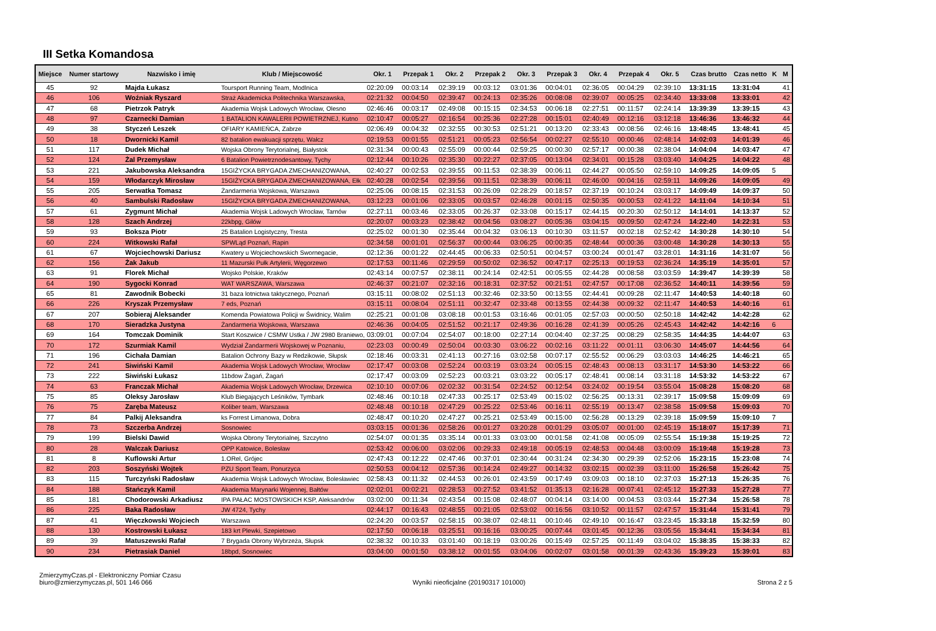III Setka Komandosa
| Miejsce | Numer startowy | Nazwisko i imię | Klub / Miejscowość | Okr. 1 | Przepak 1 | Okr. 2 | Przepak 2 | Okr. 3 | Przepak 3 | Okr. 4 | Przepak 4 | Okr. 5 | Czas brutto | Czas netto | K | M |
| --- | --- | --- | --- | --- | --- | --- | --- | --- | --- | --- | --- | --- | --- | --- | --- | --- |
| 45 | 92 | Majda Łukasz | Toursport Running Team, Modlnica | 02:20:09 | 00:03:14 | 02:39:19 | 00:03:12 | 03:01:36 | 00:04:01 | 02:36:05 | 00:04:29 | 02:39:10 | 13:31:15 | 13:31:04 | | 41 |
| 46 | 106 | Woźniak Ryszard | Straż Akademicka Politechnika Warszawska, | 02:21:32 | 00:04:50 | 02:39:47 | 00:24:13 | 02:35:26 | 00:08:08 | 02:39:07 | 00:05:25 | 02:34:40 | 13:33:08 | 13:33:01 | | 42 |
| 47 | 68 | Pietrzok Patryk | Akademia Wojsk Ladowych Wrocław, Olesno | 02:46:46 | 00:03:17 | 02:49:08 | 00:15:15 | 02:34:53 | 00:06:18 | 02:27:51 | 00:11:57 | 02:24:14 | 13:39:39 | 13:39:15 | | 43 |
| 48 | 97 | Czarnecki Damian | 1 BATALION KAWALERII POWIETRZNEJ, Kutno | 02:10:47 | 00:05:27 | 02:16:54 | 00:25:36 | 02:27:28 | 00:15:01 | 02:40:49 | 00:12:16 | 03:12:18 | 13:46:36 | 13:46:32 | | 44 |
| 49 | 38 | Styczeń Leszek | OFIARY KAMIEŃCA, Zabrze | 02:06:49 | 00:04:32 | 02:32:55 | 00:30:53 | 02:51:21 | 00:13:20 | 02:33:43 | 00:08:56 | 02:46:16 | 13:48:45 | 13:48:41 | | 45 |
| 50 | 18 | Dwornicki Kamil | 82 batalion ewakuacji sprzętu, Wałcz | 02:19:53 | 00:01:55 | 02:51:21 | 00:05:23 | 02:56:54 | 00:02:27 | 02:55:10 | 00:00:46 | 02:48:14 | 14:02:03 | 14:01:39 | | 46 |
| 51 | 117 | Dudek Michał | Wojska Obrony Terytorialnej, Białystok | 02:31:34 | 00:00:43 | 02:55:09 | 00:00:44 | 02:59:25 | 00:00:30 | 02:57:17 | 00:00:38 | 02:38:04 | 14:04:04 | 14:03:47 | | 47 |
| 52 | 124 | Żal Przemysław | 6 Batalion Powietrznodesantowy, Tychy | 02:12:44 | 00:10:26 | 02:35:30 | 00:22:27 | 02:37:05 | 00:13:04 | 02:34:01 | 00:15:28 | 03:03:40 | 14:04:25 | 14:04:22 | | 48 |
| 53 | 221 | Jakubowska Aleksandra | 15GIŻYCKA BRYGADA ZMECHANIZOWANA, | 02:40:27 | 00:02:53 | 02:39:55 | 00:11:53 | 02:38:39 | 00:06:11 | 02:44:27 | 00:05:50 | 02:59:10 | 14:09:25 | 14:09:05 | 5 | |
| 54 | 159 | Włodarczyk Mirosław | 15GIŻYCKA BRYGADA ZMECHANIZOWANA, Ełk | 02:40:28 | 00:02:54 | 02:39:56 | 00:11:51 | 02:38:39 | 00:06:11 | 02:46:00 | 00:04:16 | 02:59:11 | 14:09:26 | 14:09:05 | | 49 |
| 55 | 205 | Serwatka Tomasz | Żandarmeria Wojskowa, Warszawa | 02:25:06 | 00:08:15 | 02:31:53 | 00:26:09 | 02:28:29 | 00:18:57 | 02:37:19 | 00:10:24 | 03:03:17 | 14:09:49 | 14:09:37 | | 50 |
| 56 | 40 | Sambulski Radosław | 15GIŻYCKA BRYGADA ZMECHANIZOWANA, | 03:12:23 | 00:01:06 | 02:33:05 | 00:03:57 | 02:46:28 | 00:01:15 | 02:50:35 | 00:00:53 | 02:41:22 | 14:11:04 | 14:10:34 | | 51 |
| 57 | 61 | Zygmunt Michał | Akademia Wojsk Ladowych Wrocław, Tarnów | 02:27:11 | 00:03:46 | 02:33:05 | 00:26:37 | 02:33:08 | 00:15:17 | 02:44:15 | 00:20:30 | 02:50:12 | 14:14:01 | 14:13:37 | | 52 |
| 58 | 128 | Szach Andrzej | 22kbpg, Gilów | 02:20:07 | 00:03:23 | 02:38:42 | 00:04:56 | 03:08:27 | 00:05:36 | 03:04:15 | 00:09:50 | 02:47:24 | 14:22:40 | 14:22:31 | | 53 |
| 59 | 93 | Boksza Piotr | 25 Batalion Logistyczny, Tresta | 02:25:02 | 00:01:30 | 02:35:44 | 00:04:32 | 03:06:13 | 00:10:30 | 03:11:57 | 00:02:18 | 02:52:42 | 14:30:28 | 14:30:10 | | 54 |
| 60 | 224 | Witkowski Rafał | SPWLąd Poznań, Rapin | 02:34:58 | 00:01:01 | 02:56:37 | 00:00:44 | 03:06:25 | 00:00:35 | 02:48:44 | 00:00:36 | 03:00:48 | 14:30:28 | 14:30:13 | | 55 |
| 61 | 67 | Wojciechowski Dariusz | Kwatery u Wojciechowskich Swornegacie, | 02:12:36 | 00:01:22 | 02:44:45 | 00:06:33 | 02:50:51 | 00:04:57 | 03:00:24 | 00:01:47 | 03:28:01 | 14:31:16 | 14:31:07 | | 56 |
| 62 | 156 | Żak Jakub | 11 Mazurski Pułk Artylerii, Węgorzewo | 02:17:53 | 00:11:46 | 02:29:59 | 00:50:02 | 02:36:52 | 00:47:17 | 02:25:13 | 00:19:53 | 02:36:24 | 14:35:19 | 14:35:01 | | 57 |
| 63 | 91 | Florek Michał | Wojsko Polskie, Kraków | 02:43:14 | 00:07:57 | 02:38:11 | 00:24:14 | 02:42:51 | 00:05:55 | 02:44:28 | 00:08:58 | 03:03:59 | 14:39:47 | 14:39:39 | | 58 |
| 64 | 190 | Sygocki Konrad | WAT WARSZAWA, Warszawa | 02:46:37 | 00:21:07 | 02:32:16 | 00:18:31 | 02:37:52 | 00:21:51 | 02:47:57 | 00:17:08 | 02:36:52 | 14:40:11 | 14:39:56 | | 59 |
| 65 | 81 | Zawodnik Bobecki | 31 baza lotnictwa taktycznego, Poznań | 03:15:11 | 00:08:02 | 02:51:13 | 00:32:46 | 02:33:50 | 00:13:55 | 02:44:41 | 00:09:28 | 02:11:47 | 14:40:53 | 14:40:18 | | 60 |
| 66 | 226 | Kryszak Przemysław | 7 eds, Poznań | 03:15:11 | 00:08:04 | 02:51:11 | 00:32:47 | 02:33:48 | 00:13:55 | 02:44:38 | 00:09:32 | 02:11:47 | 14:40:53 | 14:40:16 | | 61 |
| 67 | 207 | Sobieraj Aleksander | Komenda Powiatowa Policji w Świdnicy, Walim | 02:25:21 | 00:01:08 | 03:08:18 | 00:01:53 | 03:16:46 | 00:01:05 | 02:57:03 | 00:00:50 | 02:50:18 | 14:42:42 | 14:42:28 | | 62 |
| 68 | 170 | Sieradzka Justyna | Żandarmeria Wojskowa, Warszawa | 02:46:36 | 00:04:05 | 02:51:52 | 00:21:17 | 02:49:36 | 00:16:28 | 02:41:39 | 00:05:26 | 02:45:43 | 14:42:42 | 14:42:16 | 6 | |
| 69 | 164 | Tomczak Dominik | Start Koszwice / CSMW Ustka / JW 2980 Braniewo, | 03:09:01 | 00:07:04 | 02:54:07 | 00:18:00 | 02:27:14 | 00:04:40 | 02:37:25 | 00:08:29 | 02:58:35 | 14:44:35 | 14:44:07 | | 63 |
| 70 | 172 | Szurmiak Kamil | Wydział Żandarmerii Wojskowej w Poznaniu, | 02:23:03 | 00:00:49 | 02:50:04 | 00:03:30 | 03:06:22 | 00:02:16 | 03:11:22 | 00:01:11 | 03:06:30 | 14:45:07 | 14:44:56 | | 64 |
| 71 | 196 | Cichała Damian | Batalion Ochrony Bazy w Redzikowie, Słupsk | 02:18:46 | 00:03:31 | 02:41:13 | 00:27:16 | 03:02:58 | 00:07:17 | 02:55:52 | 00:06:29 | 03:03:03 | 14:46:25 | 14:46:21 | | 65 |
| 72 | 241 | Siwiński Kamil | Akademia Wojsk Ladowych Wrocław, Wrocław | 02:17:47 | 00:03:08 | 02:52:24 | 00:03:19 | 03:03:24 | 00:05:15 | 02:48:43 | 00:08:13 | 03:31:17 | 14:53:30 | 14:53:22 | | 66 |
| 73 | 222 | Siwiński Łukasz | 11bdow Żagań, Żagań | 02:17:47 | 00:03:09 | 02:52:23 | 00:03:21 | 03:03:22 | 00:05:17 | 02:48:41 | 00:08:14 | 03:31:18 | 14:53:32 | 14:53:22 | | 67 |
| 74 | 63 | Franczak Michał | Akademia Wojsk Ladowych Wrocław, Drzewica | 02:10:10 | 00:07:06 | 02:02:32 | 00:31:54 | 02:24:52 | 00:12:54 | 03:24:02 | 00:19:54 | 03:55:04 | 15:08:28 | 15:08:20 | | 68 |
| 75 | 85 | Oleksy Jarosław | Klub Biegających Leśników, Tymbark | 02:48:46 | 00:10:18 | 02:47:33 | 00:25:17 | 02:53:49 | 00:15:02 | 02:56:25 | 00:13:31 | 02:39:17 | 15:09:58 | 15:09:09 | | 69 |
| 76 | 75 | Zaręba Mateusz | Koliber team, Warszawa | 02:48:48 | 00:10:18 | 02:47:29 | 00:25:22 | 02:53:46 | 00:16:11 | 02:55:19 | 00:13:47 | 02:38:58 | 15:09:58 | 15:09:03 | | 70 |
| 77 | 84 | Palkij Aleksandra | ks Forrest Limanowa, Dobra | 02:48:47 | 00:10:20 | 02:47:27 | 00:25:21 | 02:53:49 | 00:15:00 | 02:56:28 | 00:13:29 | 02:39:18 | 15:09:59 | 15:09:10 | 7 | |
| 78 | 73 | Szczerba Andrzej | Sosnowiec | 03:03:15 | 00:01:36 | 02:58:26 | 00:01:27 | 03:20:28 | 00:01:29 | 03:05:07 | 00:01:00 | 02:45:19 | 15:18:07 | 15:17:39 | | 71 |
| 79 | 199 | Bielski Dawid | Wojska Obrony Terytorialnej, Szczytno | 02:54:07 | 00:01:35 | 03:35:14 | 00:01:33 | 03:03:00 | 00:01:58 | 02:41:08 | 00:05:09 | 02:55:54 | 15:19:38 | 15:19:25 | | 72 |
| 80 | 28 | Walczak Dariusz | OPP Katowice, Bolesław | 02:53:42 | 00:06:00 | 03:02:06 | 00:29:33 | 02:49:18 | 00:05:19 | 02:48:53 | 00:04:48 | 03:00:09 | 15:19:48 | 15:19:28 | | 73 |
| 81 | 8 | Kuflowski Artur | 1.ORel, Grójec | 02:47:43 | 00:12:22 | 02:47:46 | 00:37:01 | 02:30:44 | 00:31:24 | 02:34:30 | 00:29:39 | 02:52:06 | 15:23:15 | 15:23:08 | | 74 |
| 82 | 203 | Soszyński Wojtek | PZU Sport Team, Ponurzyca | 02:50:53 | 00:04:12 | 02:57:36 | 00:14:24 | 02:49:27 | 00:14:32 | 03:02:15 | 00:02:39 | 03:11:00 | 15:26:58 | 15:26:42 | | 75 |
| 83 | 115 | Turczyński Radosław | Akademia Wojsk Ladowych Wrocław, Bolesławiec | 02:58:43 | 00:11:32 | 02:44:53 | 00:26:01 | 02:43:59 | 00:17:49 | 03:09:03 | 00:18:10 | 02:37:03 | 15:27:13 | 15:26:35 | | 76 |
| 84 | 188 | Stańczyk Kamil | Akademia Marynarki Wojennej, Bałtów | 02:02:01 | 00:02:21 | 02:28:53 | 00:27:52 | 03:41:52 | 01:35:13 | 02:16:28 | 00:07:41 | 02:45:12 | 15:27:33 | 15:27:28 | | 77 |
| 85 | 181 | Chodorowski Arkadiusz | IPA PAŁAC MOSTOWSKICH KSP, Aleksandrów | 03:02:00 | 00:11:34 | 02:43:54 | 00:15:08 | 02:48:07 | 00:04:14 | 03:14:00 | 00:04:53 | 03:03:44 | 15:27:34 | 15:26:58 | | 78 |
| 86 | 225 | Baka Radosław | JW 4724, Tychy | 02:44:17 | 00:16:43 | 02:48:55 | 00:21:05 | 02:53:02 | 00:16:56 | 03:10:52 | 00:11:57 | 02:47:57 | 15:31:44 | 15:31:41 | | 79 |
| 87 | 41 | Więczkowski Wojciech | Warszawa | 02:24:20 | 00:03:57 | 02:58:15 | 00:38:07 | 02:48:11 | 00:10:46 | 02:49:10 | 00:16:47 | 03:23:45 | 15:33:18 | 15:32:59 | | 80 |
| 88 | 130 | Kostrowski Łukasz | 183 krt Plewki, Szepietowo | 02:17:50 | 00:06:18 | 03:25:51 | 00:16:16 | 03:00:25 | 00:07:44 | 03:01:45 | 00:12:36 | 03:05:56 | 15:34:41 | 15:34:34 | | 81 |
| 89 | 39 | Matuszewski Rafał | 7 Brygada Obrony Wybrzeża, Słupsk | 02:38:32 | 00:10:33 | 03:01:40 | 00:18:19 | 03:00:26 | 00:15:49 | 02:57:25 | 00:11:49 | 03:04:02 | 15:38:35 | 15:38:33 | | 82 |
| 90 | 234 | Pietrasiak Daniel | 18bpd, Sosnowiec | 03:04:00 | 00:01:50 | 03:38:12 | 00:01:55 | 03:04:06 | 00:02:07 | 03:01:58 | 00:01:39 | 02:43:36 | 15:39:23 | 15:39:01 | | 83 |
ZmierzymyCzas.pl - Elektroniczny Pomiar Czasu
biuro@zmierzymyczas.pl, 501 146 066
Wyniki nieoficjalne (20190317 101000)
Strona 2 z 5